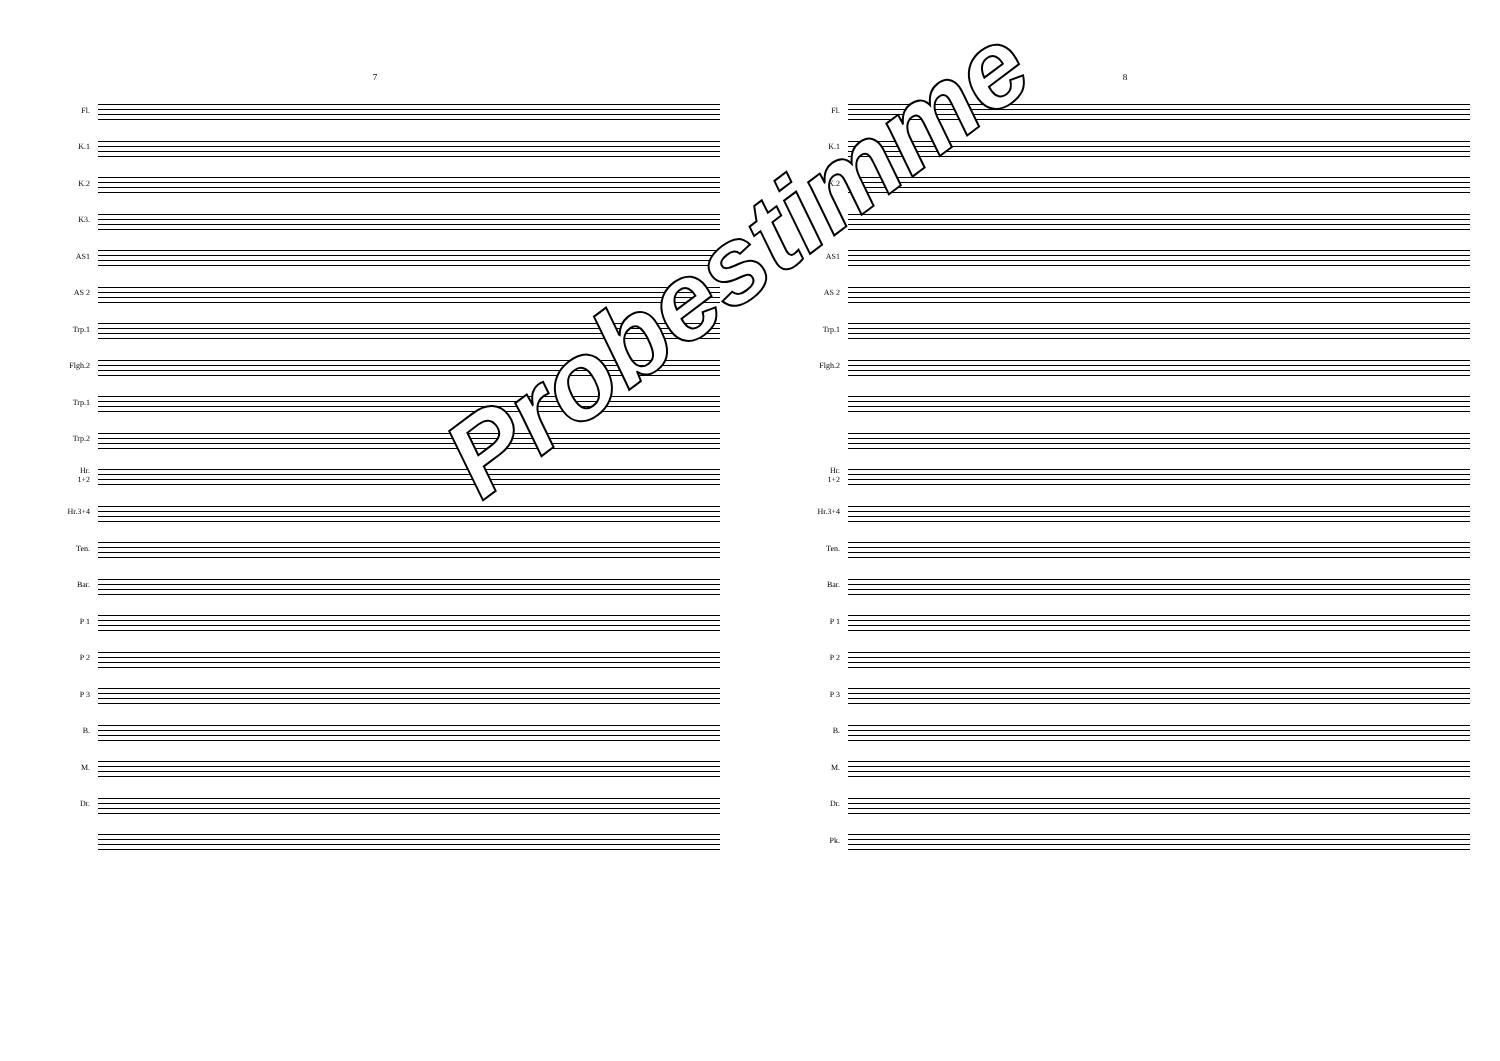7
Fl.
K.1
K.2
K3.
AS1
AS 2
Trp.1
Flgh.2
Trp.1
Trp.2
Hr.
1+2
Hr.3+4
Ten.
Bar.
P 1
P 2
P 3
B.
M.
Dr.
8
Fl.
K.1
K.2
K3.
AS1
AS 2
Trp.1
Flgh.2
Hr.
1+2
Hr.3+4
Ten.
Bar.
P 1
P 2
P 3
B.
M.
Dr.
Pk.
Probestimme